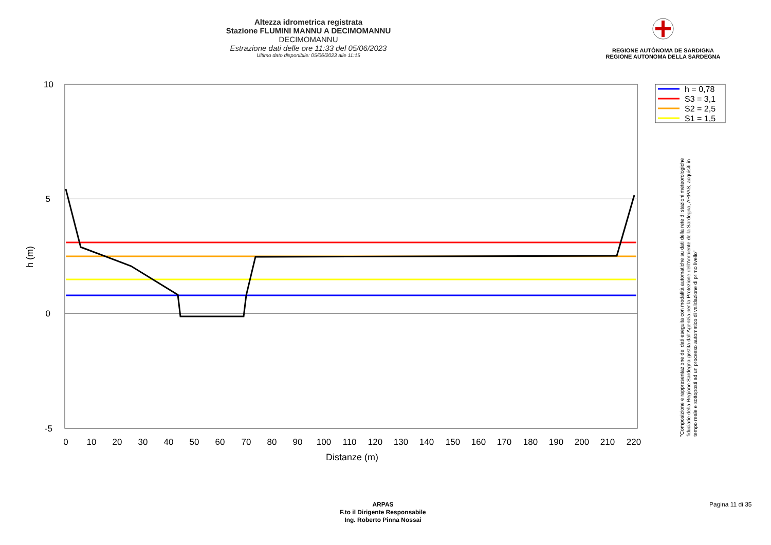Altezza idrometrica registrata
Stazione FLUMINI MANNU A DECIMOMANNU
DECIMOMANNU
Estrazione dati delle ore 11:33 del 05/06/2023
Ultimo dato disponibile: 05/06/2023 alle 11:15
REGIONE AUTÒNOMA DE SARDIGNA
REGIONE AUTONOMA DELLA SARDEGNA
10
5
0
-5
0
10
20
30
40
50
60
70
80
90
100
110
120
130
140
150
160
170
180
190
200
210
220
Distanze (m)
h (m)
h = 0,78
S3 = 3,1
S2 = 2,5
S1 = 1,5
"Composizione e rappresentazione dei dati eseguita con modalità automatiche su dati della rete di stazioni meteorologiche fiduciarie della Regione Sardegna gestita dall'Agenzia per la Protezione dell'Ambiente della Sardegna, ARPAS, acquisiti in tempo reale e sottoposti ad un processo automatico di validazione di primo livello"
ARPAS
F.to il Dirigente Responsabile
Ing. Roberto Pinna Nossai
Pagina 11 di 35